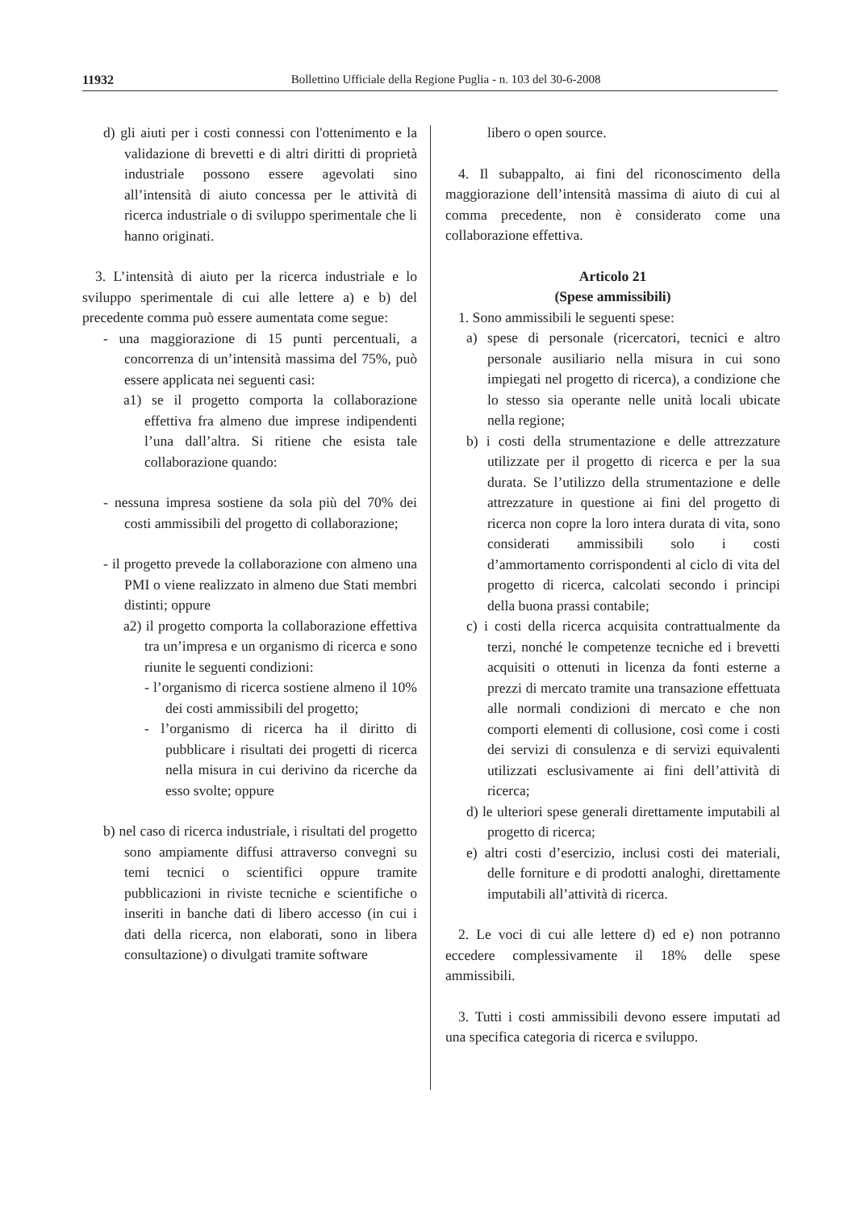11932
Bollettino Ufficiale della Regione Puglia - n. 103 del 30-6-2008
d) gli aiuti per i costi connessi con l'ottenimento e la validazione di brevetti e di altri diritti di proprietà industriale possono essere agevolati sino all’intensità di aiuto concessa per le attività di ricerca industriale o di sviluppo sperimentale che li hanno originati.
3. L’intensità di aiuto per la ricerca industriale e lo sviluppo sperimentale di cui alle lettere a) e b) del precedente comma può essere aumentata come segue:
- una maggiorazione di 15 punti percentuali, a concorrenza di un’intensità massima del 75%, può essere applicata nei seguenti casi:
a1) se il progetto comporta la collaborazione effettiva fra almeno due imprese indipendenti l’una dall’altra. Si ritiene che esista tale collaborazione quando:
- nessuna impresa sostiene da sola più del 70% dei costi ammissibili del progetto di collaborazione;
- il progetto prevede la collaborazione con almeno una PMI o viene realizzato in almeno due Stati membri distinti; oppure
a2) il progetto comporta la collaborazione effettiva tra un’impresa e un organismo di ricerca e sono riunite le seguenti condizioni:
- l’organismo di ricerca sostiene almeno il 10% dei costi ammissibili del progetto;
- l’organismo di ricerca ha il diritto di pubblicare i risultati dei progetti di ricerca nella misura in cui derivino da ricerche da esso svolte; oppure
b) nel caso di ricerca industriale, i risultati del progetto sono ampiamente diffusi attraverso convegni su temi tecnici o scientifici oppure tramite pubblicazioni in riviste tecniche e scientifiche o inseriti in banche dati di libero accesso (in cui i dati della ricerca, non elaborati, sono in libera consultazione) o divulgati tramite software
libero o open source.
4. Il subappalto, ai fini del riconoscimento della maggiorazione dell’intensità massima di aiuto di cui al comma precedente, non è considerato come una collaborazione effettiva.
Articolo 21
(Spese ammissibili)
1. Sono ammissibili le seguenti spese:
a) spese di personale (ricercatori, tecnici e altro personale ausiliario nella misura in cui sono impiegati nel progetto di ricerca), a condizione che lo stesso sia operante nelle unità locali ubicate nella regione;
b) i costi della strumentazione e delle attrezzature utilizzate per il progetto di ricerca e per la sua durata. Se l’utilizzo della strumentazione e delle attrezzature in questione ai fini del progetto di ricerca non copre la loro intera durata di vita, sono considerati ammissibili solo i costi d’ammortamento corrispondenti al ciclo di vita del progetto di ricerca, calcolati secondo i principi della buona prassi contabile;
c) i costi della ricerca acquisita contrattualmente da terzi, nonché le competenze tecniche ed i brevetti acquisiti o ottenuti in licenza da fonti esterne a prezzi di mercato tramite una transazione effettuata alle normali condizioni di mercato e che non comporti elementi di collusione, così come i costi dei servizi di consulenza e di servizi equivalenti utilizzati esclusivamente ai fini dell’attività di ricerca;
d) le ulteriori spese generali direttamente imputabili al progetto di ricerca;
e) altri costi d’esercizio, inclusi costi dei materiali, delle forniture e di prodotti analoghi, direttamente imputabili all’attività di ricerca.
2. Le voci di cui alle lettere d) ed e) non potranno eccedere complessivamente il 18% delle spese ammissibili.
3. Tutti i costi ammissibili devono essere imputati ad una specifica categoria di ricerca e sviluppo.